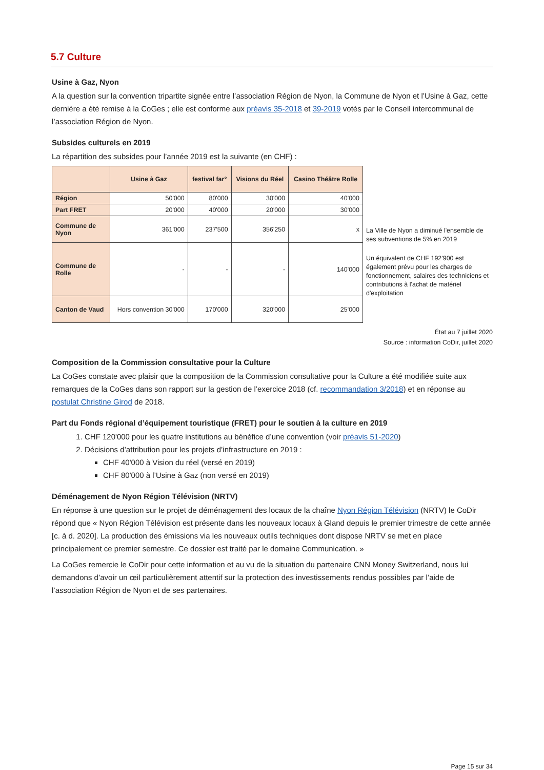5.7 Culture
Usine à Gaz, Nyon
A la question sur la convention tripartite signée entre l’association Région de Nyon, la Commune de Nyon et l’Usine à Gaz, cette dernière a été remise à la CoGes ; elle est conforme aux préavis 35-2018 et 39-2019 votés par le Conseil intercommunal de l’association Région de Nyon.
Subsides culturels en 2019
La répartition des subsides pour l’année 2019 est la suivante (en CHF) :
| | Usine à Gaz | festival far° | Visions du Réel | Casino Théâtre Rolle |
| --- | --- | --- | --- | --- |
| Région | 50'000 | 80'000 | 30'000 | 40'000 |
| Part FRET | 20'000 | 40'000 | 20'000 | 30'000 |
| Commune de Nyon | 361'000 | 237'500 | 356'250 | x |
| Commune de Rolle | - | - | - | 140'000 |
| Canton de Vaud | Hors convention 30'000 | 170'000 | 320'000 | 25'000 |
La Ville de Nyon a diminué l'ensemble de ses subventions de 5% en 2019
Un équivalent de CHF 192'900 est également prévu pour les charges de fonctionnement, salaires des techniciens et contributions à l'achat de matériel d'exploitation
État au 7 juillet 2020
Source : information CoDir, juillet 2020
Composition de la Commission consultative pour la Culture
La CoGes constate avec plaisir que la composition de la Commission consultative pour la Culture a été modifiée suite aux remarques de la CoGes dans son rapport sur la gestion de l’exercice 2018 (cf. recommandation 3/2018) et en réponse au postulat Christine Girod de 2018.
Part du Fonds régional d’équipement touristique (FRET) pour le soutien à la culture en 2019
1. CHF 120'000 pour les quatre institutions au bénéfice d’une convention (voir préavis 51-2020)
2. Décisions d’attribution pour les projets d’infrastructure en 2019 :
CHF 40'000 à Vision du réel (versé en 2019)
CHF 80'000 à l’Usine à Gaz (non versé en 2019)
Déménagement de Nyon Région Télévision (NRTV)
En réponse à une question sur le projet de déménagement des locaux de la chaîne Nyon Région Télévision (NRTV) le CoDir répond que « Nyon Région Télévision est présente dans les nouveaux locaux à Gland depuis le premier trimestre de cette année [c. à d. 2020]. La production des émissions via les nouveaux outils techniques dont dispose NRTV se met en place principalement ce premier semestre. Ce dossier est traité par le domaine Communication. »
La CoGes remercie le CoDir pour cette information et au vu de la situation du partenaire CNN Money Switzerland, nous lui demandons d’avoir un œil particulièrement attentif sur la protection des investissements rendus possibles par l’aide de l’association Région de Nyon et de ses partenaires.
Page 15 sur 34